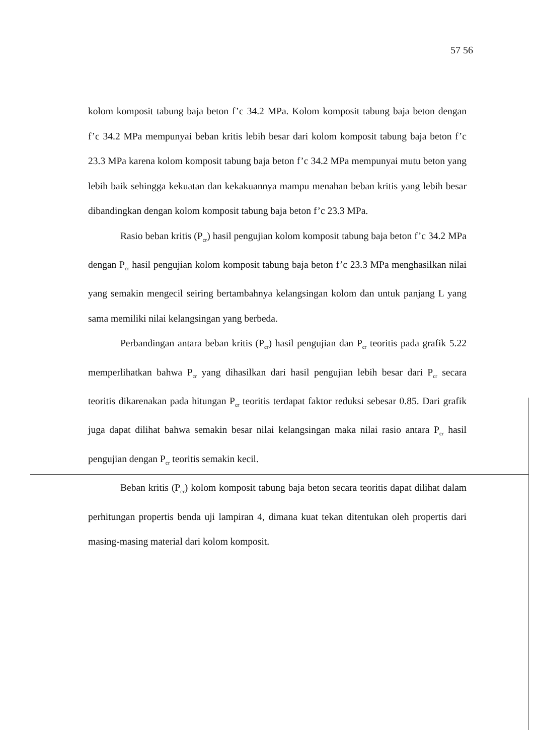57 56
kolom komposit tabung baja beton f’c 34.2 MPa. Kolom komposit tabung baja beton dengan f’c 34.2 MPa mempunyai beban kritis lebih besar dari kolom komposit tabung baja beton f’c 23.3 MPa karena kolom komposit tabung baja beton f’c 34.2 MPa mempunyai mutu beton yang lebih baik sehingga kekuatan dan kekakuannya mampu menahan beban kritis yang lebih besar dibandingkan dengan kolom komposit tabung baja beton f’c 23.3 MPa.
Rasio beban kritis (P<sub>cr</sub>) hasil pengujian kolom komposit tabung baja beton f’c 34.2 MPa dengan P<sub>cr</sub> hasil pengujian kolom komposit tabung baja beton f’c 23.3 MPa menghasilkan nilai yang semakin mengecil seiring bertambahnya kelangsingan kolom dan untuk panjang L yang sama memiliki nilai kelangsingan yang berbeda.
Perbandingan antara beban kritis (P<sub>cr</sub>) hasil pengujian dan P<sub>cr</sub> teoritis pada grafik 5.22 memperlihatkan bahwa P<sub>cr</sub> yang dihasilkan dari hasil pengujian lebih besar dari P<sub>cr</sub> secara teoritis dikarenakan pada hitungan P<sub>cr</sub> teoritis terdapat faktor reduksi sebesar 0.85. Dari grafik juga dapat dilihat bahwa semakin besar nilai kelangsingan maka nilai rasio antara P<sub>cr</sub> hasil pengujian dengan P<sub>cr</sub> teoritis semakin kecil.
Beban kritis (P<sub>cr</sub>) kolom komposit tabung baja beton secara teoritis dapat dilihat dalam perhitungan propertis benda uji lampiran 4, dimana kuat tekan ditentukan oleh propertis dari masing-masing material dari kolom komposit.